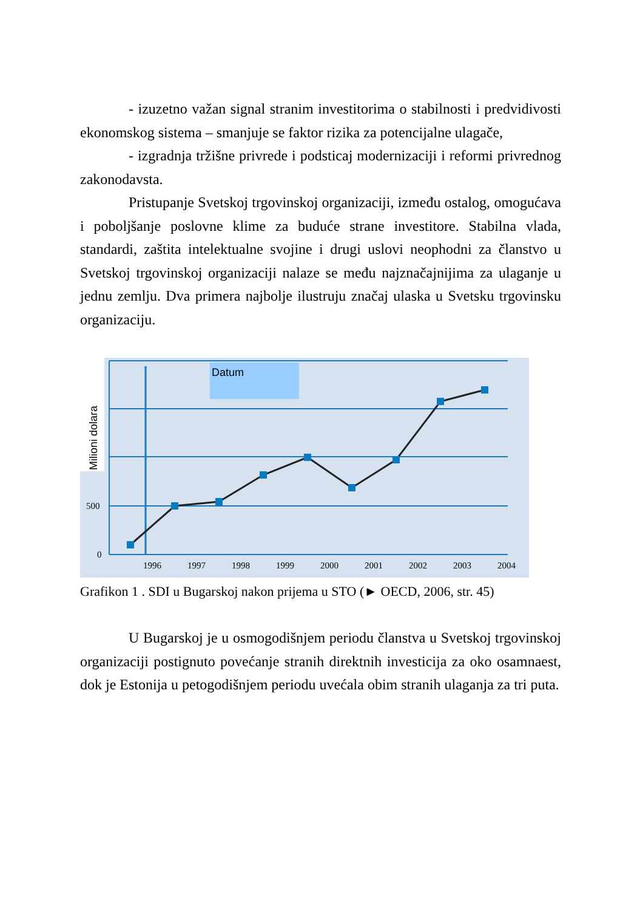- izuzetno važan signal stranim investitorima o stabilnosti i predvidivosti ekonomskog sistema – smanjuje se faktor rizika za potencijalne ulagače,
- izgradnja tržišne privrede i podsticaj modernizaciji i reformi privrednog zakonodavsta.
Pristupanje Svetskoj trgovinskoj organizaciji, između ostalog, omogućava i poboljšanje poslovne klime za buduće strane investitore. Stabilna vlada, standardi, zaštita intelektualne svojine i drugi uslovi neophodni za članstvo u Svetskoj trgovinskoj organizaciji nalaze se među najznačajnijima za ulaganje u jednu zemlju. Dva primera najbolje ilustruju značaj ulaska u Svetsku trgovinsku organizaciju.
Datum
Milioni dolara
500
0
1996
1997
1998
1999
2000
2001
2002
2003
2004
Grafikon 1 . SDI u Bugarskoj nakon prijema u STO (► OECD, 2006, str. 45)
U Bugarskoj je u osmogodišnjem periodu članstva u Svetskoj trgovinskoj organizaciji postignuto povećanje stranih direktnih investicija za oko osamnaest, dok je Estonija u petogodišnjem periodu uvećala obim stranih ulaganja za tri puta.